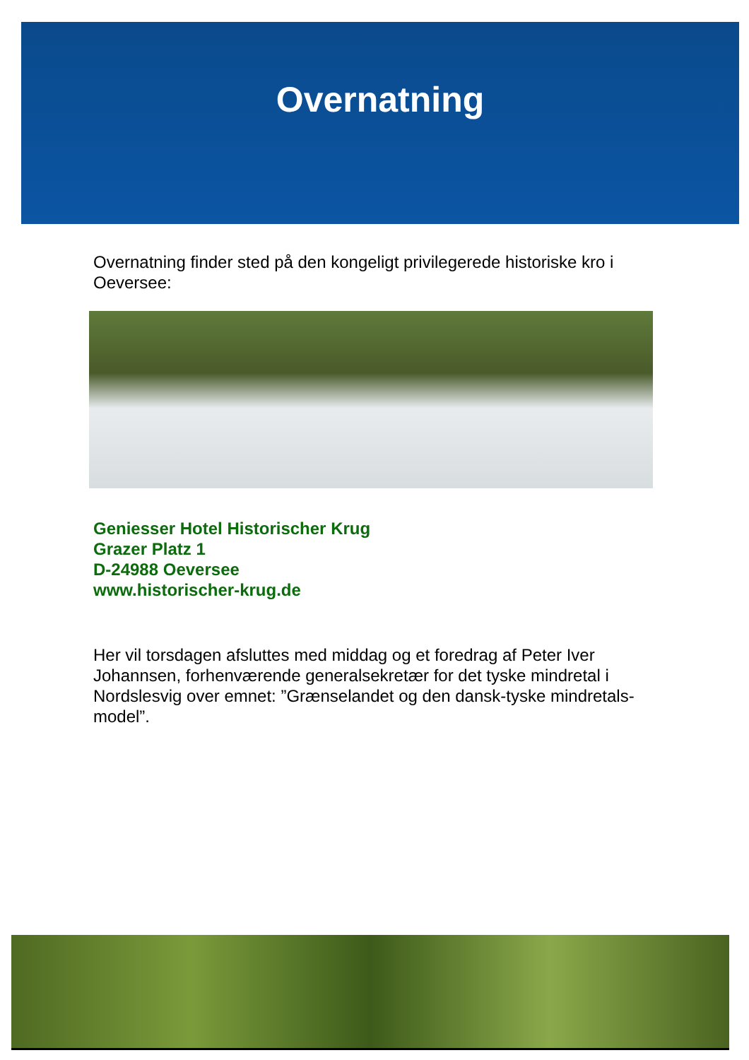Overnatning
Overnatning finder sted på den kongeligt privilegerede historiske kro i Oeversee:
Geniesser Hotel Historischer Krug
Grazer Platz 1
D-24988 Oeversee
www.historischer-krug.de
Her vil torsdagen afsluttes med middag og et foredrag af Peter Iver Johannsen, forhenværende generalsekretær for det tyske mindretal i Nordslesvig over emnet: ”Grænselandet og den dansk-tyske mindretals-model”.